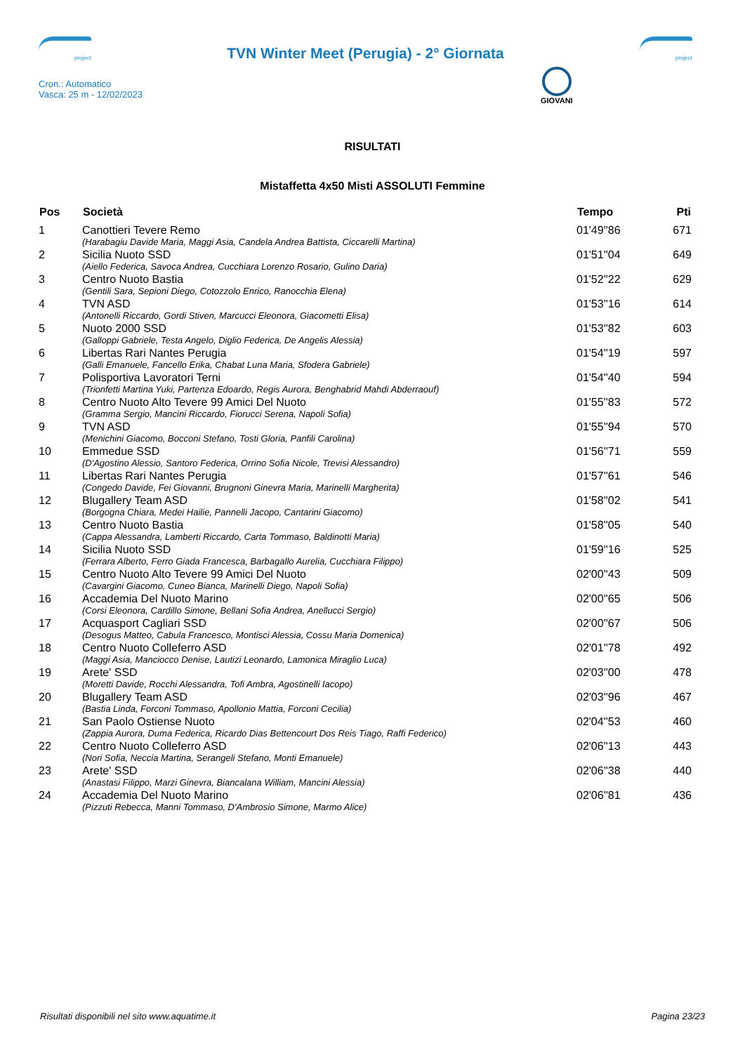project
TVN Winter Meet (Perugia) - 2° Giornata
project
Cron.: Automatico
Vasca: 25 m - 12/02/2023
GIOVANI
RISULTATI
Mistaffetta 4x50 Misti ASSOLUTI Femmine
| Pos | Società | Tempo | Pti |
| --- | --- | --- | --- |
| 1 | Canottieri Tevere Remo | 01'49''86 | 671 |
| | (Harabagiu Davide Maria, Maggi Asia, Candela Andrea Battista, Ciccarelli Martina) | | |
| 2 | Sicilia Nuoto SSD | 01'51''04 | 649 |
| | (Aiello Federica, Savoca Andrea, Cucchiara Lorenzo Rosario, Gulino Daria) | | |
| 3 | Centro Nuoto Bastia | 01'52''22 | 629 |
| | (Gentili Sara, Sepioni Diego, Cotozzolo Enrico, Ranocchia Elena) | | |
| 4 | TVN ASD | 01'53''16 | 614 |
| | (Antonelli Riccardo, Gordi Stiven, Marcucci Eleonora, Giacometti Elisa) | | |
| 5 | Nuoto 2000 SSD | 01'53''82 | 603 |
| | (Galloppi Gabriele, Testa Angelo, Diglio Federica, De Angelis Alessia) | | |
| 6 | Libertas Rari Nantes Perugia | 01'54''19 | 597 |
| | (Galli Emanuele, Fancello Erika, Chabat Luna Maria, Sfodera Gabriele) | | |
| 7 | Polisportiva Lavoratori Terni | 01'54''40 | 594 |
| | (Trionfetti Martina Yuki, Partenza Edoardo, Regis Aurora, Benghabrid Mahdi Abderraouf) | | |
| 8 | Centro Nuoto Alto Tevere 99 Amici Del Nuoto | 01'55''83 | 572 |
| | (Gramma Sergio, Mancini Riccardo, Fiorucci Serena, Napoli Sofia) | | |
| 9 | TVN ASD | 01'55''94 | 570 |
| | (Menichini Giacomo, Bocconi Stefano, Tosti Gloria, Panfili Carolina) | | |
| 10 | Emmedue SSD | 01'56''71 | 559 |
| | (D'Agostino Alessio, Santoro Federica, Orrino Sofia Nicole, Trevisi Alessandro) | | |
| 11 | Libertas Rari Nantes Perugia | 01'57''61 | 546 |
| | (Congedo Davide, Fei Giovanni, Brugnoni Ginevra Maria, Marinelli Margherita) | | |
| 12 | Blugallery Team ASD | 01'58''02 | 541 |
| | (Borgogna Chiara, Medei Hailie, Pannelli Jacopo, Cantarini Giacomo) | | |
| 13 | Centro Nuoto Bastia | 01'58''05 | 540 |
| | (Cappa Alessandra, Lamberti Riccardo, Carta Tommaso, Baldinotti Maria) | | |
| 14 | Sicilia Nuoto SSD | 01'59''16 | 525 |
| | (Ferrara Alberto, Ferro Giada Francesca, Barbagallo Aurelia, Cucchiara Filippo) | | |
| 15 | Centro Nuoto Alto Tevere 99 Amici Del Nuoto | 02'00''43 | 509 |
| | (Cavargini Giacomo, Cuneo Bianca, Marinelli Diego, Napoli Sofia) | | |
| 16 | Accademia Del Nuoto Marino | 02'00''65 | 506 |
| | (Corsi Eleonora, Cardillo Simone, Bellani Sofia Andrea, Anellucci Sergio) | | |
| 17 | Acquasport Cagliari SSD | 02'00''67 | 506 |
| | (Desogus Matteo, Cabula Francesco, Montisci Alessia, Cossu Maria Domenica) | | |
| 18 | Centro Nuoto Colleferro ASD | 02'01''78 | 492 |
| | (Maggi Asia, Manciocco Denise, Lautizi Leonardo, Lamonica Miraglio Luca) | | |
| 19 | Arete' SSD | 02'03''00 | 478 |
| | (Moretti Davide, Rocchi Alessandra, Tofi Ambra, Agostinelli Iacopo) | | |
| 20 | Blugallery Team ASD | 02'03''96 | 467 |
| | (Bastia Linda, Forconi Tommaso, Apollonio Mattia, Forconi Cecilia) | | |
| 21 | San Paolo Ostiense Nuoto | 02'04''53 | 460 |
| | (Zappia Aurora, Duma Federica, Ricardo Dias Bettencourt Dos Reis Tiago, Raffi Federico) | | |
| 22 | Centro Nuoto Colleferro ASD | 02'06''13 | 443 |
| | (Nori Sofia, Neccia Martina, Serangeli Stefano, Monti Emanuele) | | |
| 23 | Arete' SSD | 02'06''38 | 440 |
| | (Anastasi Filippo, Marzi Ginevra, Biancalana William, Mancini Alessia) | | |
| 24 | Accademia Del Nuoto Marino | 02'06''81 | 436 |
| | (Pizzuti Rebecca, Manni Tommaso, D'Ambrosio Simone, Marmo Alice) | | |
Risultati disponibili nel sito www.aquatime.it Pagina 23/23